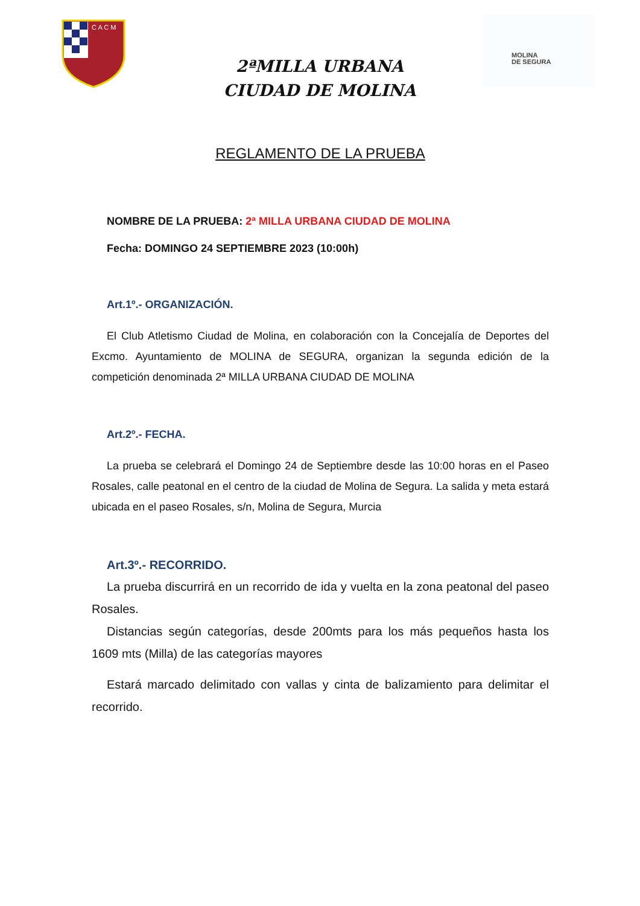C A C M
MOLINA
DE SEGURA
2ªMILLA URBANA
CIUDAD DE MOLINA
REGLAMENTO DE LA PRUEBA
NOMBRE DE LA PRUEBA: 2ª MILLA URBANA CIUDAD DE MOLINA
Fecha: DOMINGO 24 SEPTIEMBRE 2023 (10:00h)
Art.1º.- ORGANIZACIÓN.
El Club Atletismo Ciudad de Molina, en colaboración con la Concejalía de Deportes del Excmo. Ayuntamiento de MOLINA de SEGURA, organizan la segunda edición de la competición denominada 2ª MILLA URBANA CIUDAD DE MOLINA
Art.2º.- FECHA.
La prueba se celebrará el Domingo 24 de Septiembre desde las 10:00 horas en el Paseo Rosales, calle peatonal en el centro de la ciudad de Molina de Segura. La salida y meta estará ubicada en el paseo Rosales, s/n, Molina de Segura, Murcia
Art.3º.- RECORRIDO.
La prueba discurrirá en un recorrido de ida y vuelta en la zona peatonal del paseo Rosales.
Distancias según categorías, desde 200mts para los más pequeños hasta los 1609 mts (Milla) de las categorías mayores
Estará marcado delimitado con vallas y cinta de balizamiento para delimitar el recorrido.